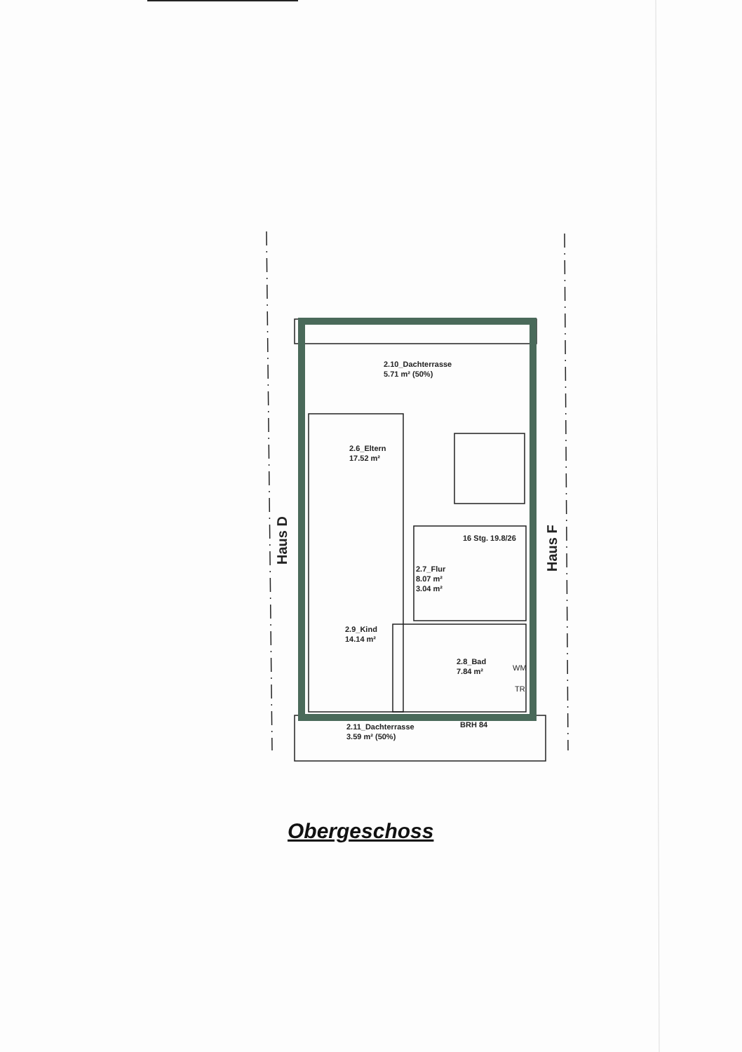2.10_Dachterrasse
5.71 m² (50%)
2.6_Eltern
17.52 m²
16 Stg. 19.8/26
2.7_Flur
8.07 m²
3.04 m²
2.9_Kind
14.14 m²
2.8_Bad
7.84 m²
WM
TR
BRH 84
2.11_Dachterrasse
3.59 m² (50%)
Haus D Haus F
Obergeschoss